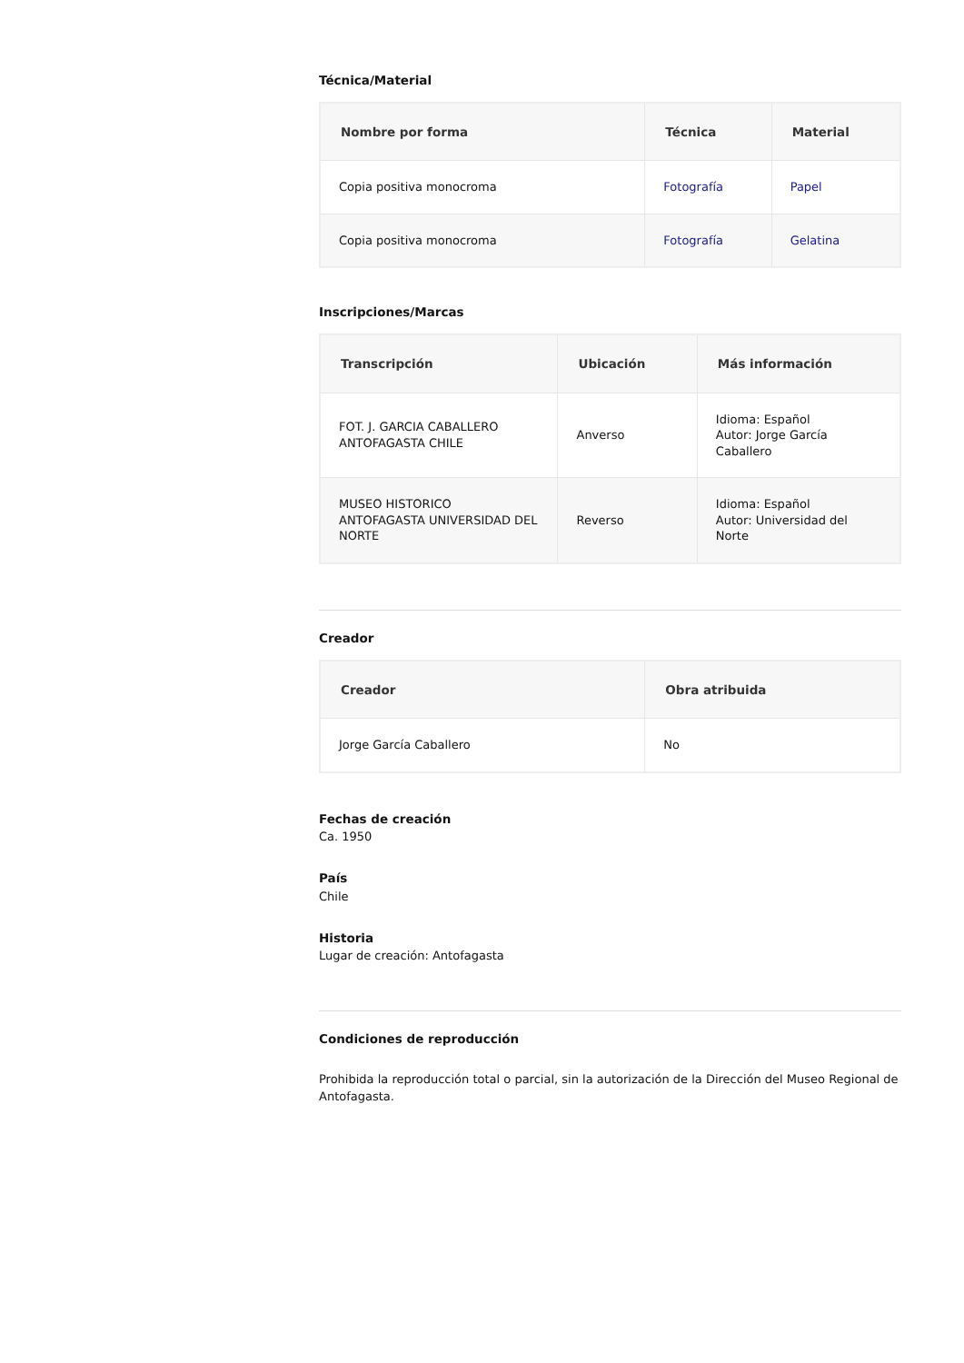Técnica/Material
| Nombre por forma | Técnica | Material |
| --- | --- | --- |
| Copia positiva monocroma | Fotografía | Papel |
| Copia positiva monocroma | Fotografía | Gelatina |
Inscripciones/Marcas
| Transcripción | Ubicación | Más información |
| --- | --- | --- |
| FOT. J. GARCIA CABALLERO ANTOFAGASTA CHILE | Anverso | Idioma: Español Autor: Jorge García Caballero |
| MUSEO HISTORICO ANTOFAGASTA UNIVERSIDAD DEL NORTE | Reverso | Idioma: Español Autor: Universidad del Norte |
Creador
| Creador | Obra atribuida |
| --- | --- |
| Jorge García Caballero | No |
Fechas de creación
Ca. 1950
País
Chile
Historia
Lugar de creación: Antofagasta
Condiciones de reproducción
Prohibida la reproducción total o parcial, sin la autorización de la Dirección del Museo Regional de Antofagasta.